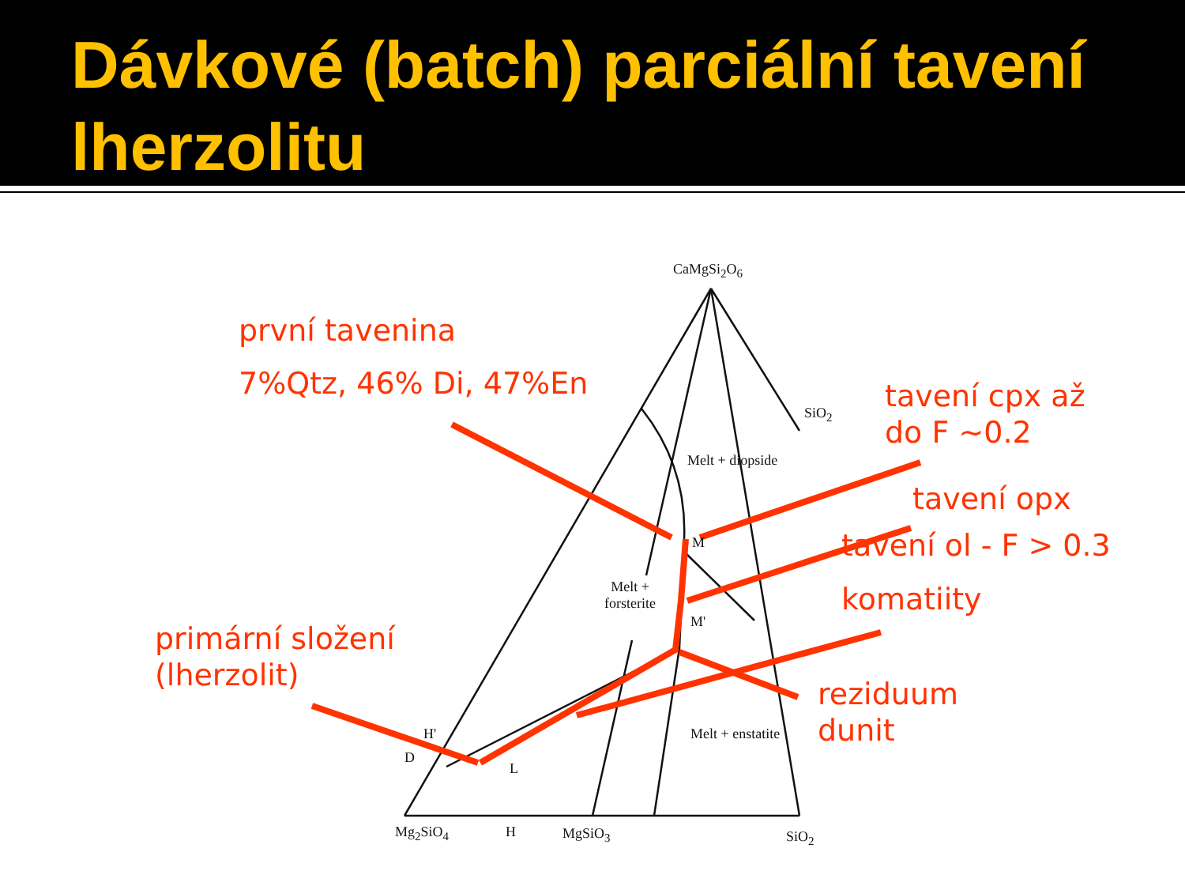Dávkové (batch) parciální tavení lherzolitu
CaMgSi<sub>2</sub>O<sub>6</sub>
SiO<sub>2</sub>
Melt + diopside
M
Melt +
forsterite
M'
Melt + enstatite
H'
D
L
Mg<sub>2</sub>SiO<sub>4</sub> H MgSiO<sub>3</sub> SiO<sub>2</sub>
první tavenina
7%Qtz, 46% Di, 47%En
tavení cpx až
do F ~0.2
tavení opx
tavení ol - F > 0.3
komatiity
primární složení
(lherzolit)
reziduum
dunit